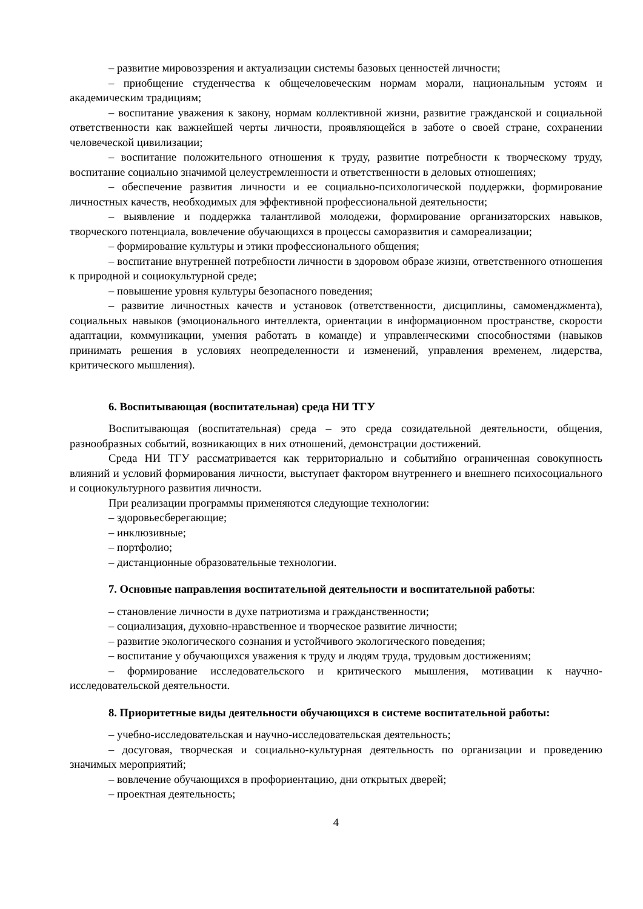– развитие мировоззрения и актуализации системы базовых ценностей личности;
– приобщение студенчества к общечеловеческим нормам морали, национальным устоям и академическим традициям;
– воспитание уважения к закону, нормам коллективной жизни, развитие гражданской и социальной ответственности как важнейшей черты личности, проявляющейся в заботе о своей стране, сохранении человеческой цивилизации;
– воспитание положительного отношения к труду, развитие потребности к творческому труду, воспитание социально значимой целеустремленности и ответственности в деловых отношениях;
– обеспечение развития личности и ее социально-психологической поддержки, формирование личностных качеств, необходимых для эффективной профессиональной деятельности;
– выявление и поддержка талантливой молодежи, формирование организаторских навыков, творческого потенциала, вовлечение обучающихся в процессы саморазвития и самореализации;
– формирование культуры и этики профессионального общения;
– воспитание внутренней потребности личности в здоровом образе жизни, ответственного отношения к природной и социокультурной среде;
– повышение уровня культуры безопасного поведения;
– развитие личностных качеств и установок (ответственности, дисциплины, самоменджмента), социальных навыков (эмоционального интеллекта, ориентации в информационном пространстве, скорости адаптации, коммуникации, умения работать в команде) и управленческими способностями (навыков принимать решения в условиях неопределенности и изменений, управления временем, лидерства, критического мышления).
6. Воспитывающая (воспитательная) среда НИ ТГУ
Воспитывающая (воспитательная) среда – это среда созидательной деятельности, общения, разнообразных событий, возникающих в них отношений, демонстрации достижений.
Среда НИ ТГУ рассматривается как территориально и событийно ограниченная совокупность влияний и условий формирования личности, выступает фактором внутреннего и внешнего психосоциального и социокультурного развития личности.
При реализации программы применяются следующие технологии:
– здоровьесберегающие;
– инклюзивные;
– портфолио;
– дистанционные образовательные технологии.
7. Основные направления воспитательной деятельности и воспитательной работы:
– становление личности в духе патриотизма и гражданственности;
– социализация, духовно-нравственное и творческое развитие личности;
– развитие экологического сознания и устойчивого экологического поведения;
– воспитание у обучающихся уважения к труду и людям труда, трудовым достижениям;
– формирование исследовательского и критического мышления, мотивации к научно-исследовательской деятельности.
8. Приоритетные виды деятельности обучающихся в системе воспитательной работы:
– учебно-исследовательская и научно-исследовательская деятельность;
– досуговая, творческая и социально-культурная деятельность по организации и проведению значимых мероприятий;
– вовлечение обучающихся в профориентацию, дни открытых дверей;
– проектная деятельность;
4